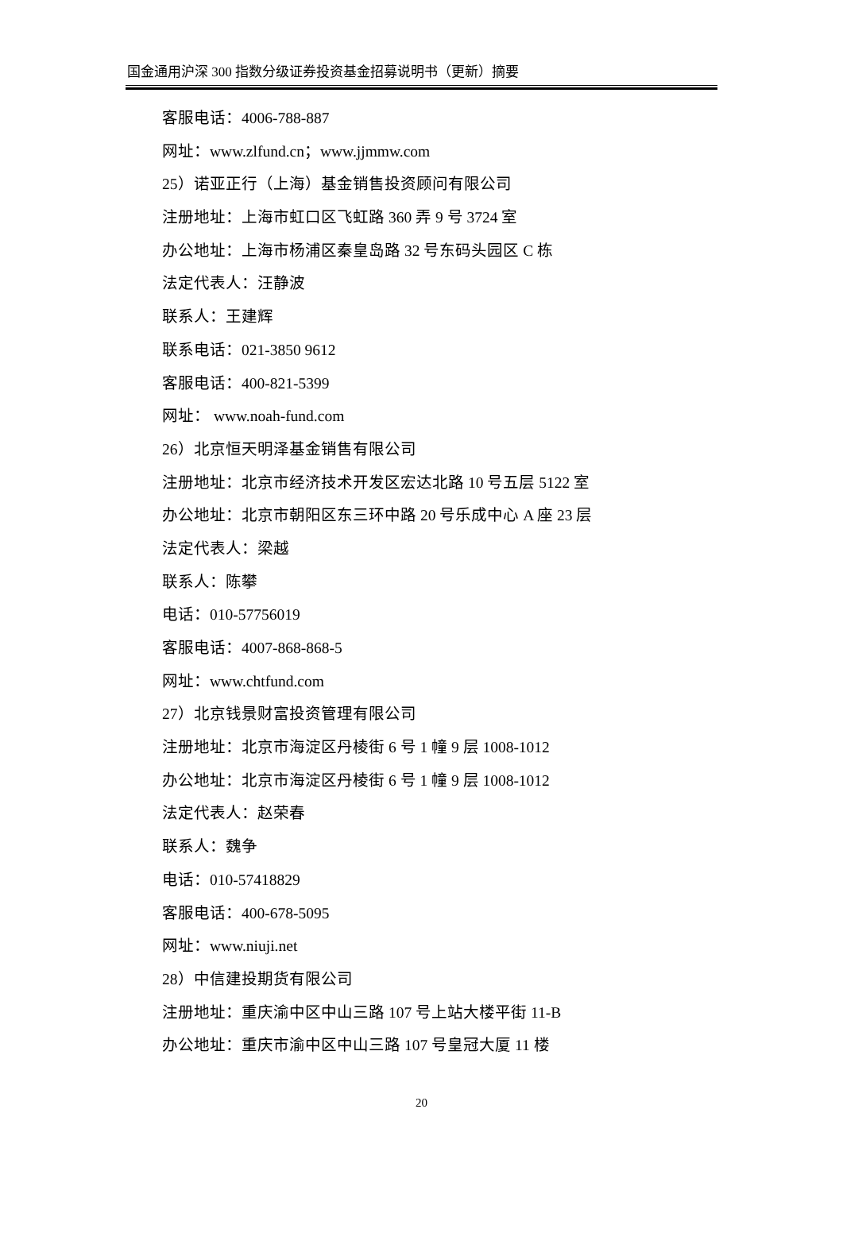国金通用沪深 300 指数分级证券投资基金招募说明书（更新）摘要
客服电话：4006-788-887
网址：www.zlfund.cn；www.jjmmw.com
25）诺亚正行（上海）基金销售投资顾问有限公司
注册地址：上海市虹口区飞虹路 360 弄 9 号 3724 室
办公地址：上海市杨浦区秦皇岛路 32 号东码头园区 C 栋
法定代表人：汪静波
联系人：王建辉
联系电话：021-3850 9612
客服电话：400-821-5399
网址： www.noah-fund.com
26）北京恒天明泽基金销售有限公司
注册地址：北京市经济技术开发区宏达北路 10 号五层 5122 室
办公地址：北京市朝阳区东三环中路 20 号乐成中心 A 座 23 层
法定代表人：梁越
联系人：陈攀
电话：010-57756019
客服电话：4007-868-868-5
网址：www.chtfund.com
27）北京钱景财富投资管理有限公司
注册地址：北京市海淀区丹棱街 6 号 1 幢 9 层 1008-1012
办公地址：北京市海淀区丹棱街 6 号 1 幢 9 层 1008-1012
法定代表人：赵荣春
联系人：魏争
电话：010-57418829
客服电话：400-678-5095
网址：www.niuji.net
28）中信建投期货有限公司
注册地址：重庆渝中区中山三路 107 号上站大楼平街 11-B
办公地址：重庆市渝中区中山三路 107 号皇冠大厦 11 楼
20